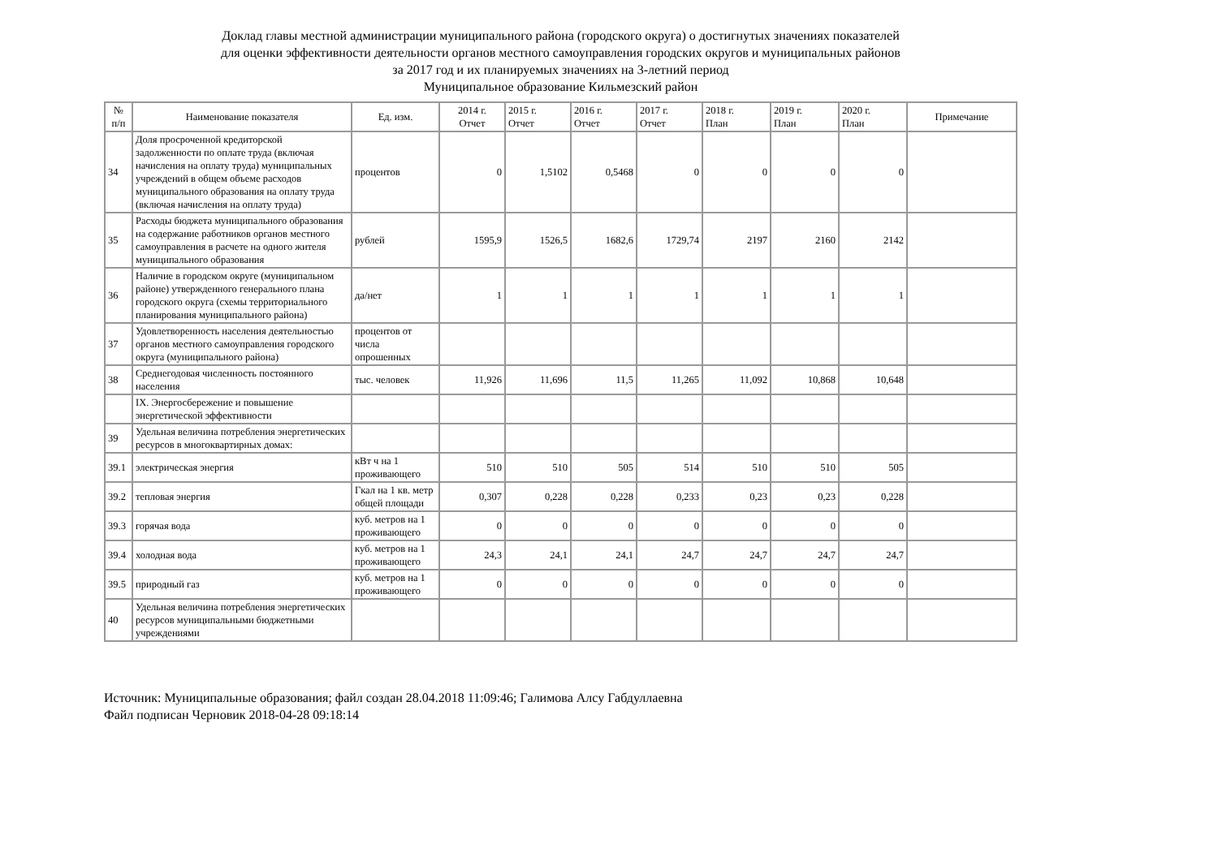Доклад главы местной администрации муниципального района (городского округа) о достигнутых значениях показателей
для оценки эффективности деятельности органов местного самоуправления городских округов и муниципальных районов
за 2017 год и их планируемых значениях на 3-летний период
Муниципальное образование Кильмезский район
| № п/п | Наименование показателя | Ед. изм. | 2014 г. Отчет | 2015 г. Отчет | 2016 г. Отчет | 2017 г. Отчет | 2018 г. План | 2019 г. План | 2020 г. План | Примечание |
| --- | --- | --- | --- | --- | --- | --- | --- | --- | --- | --- |
| 34 | Доля просроченной кредиторской задолженности по оплате труда (включая начисления на оплату труда) муниципальных учреждений в общем объеме расходов муниципального образования на оплату труда (включая начисления на оплату труда) | процентов | 0 | 1,5102 | 0,5468 | 0 | 0 | 0 | 0 | |
| 35 | Расходы бюджета муниципального образования на содержание работников органов местного самоуправления в расчете на одного жителя муниципального образования | рублей | 1595,9 | 1526,5 | 1682,6 | 1729,74 | 2197 | 2160 | 2142 | |
| 36 | Наличие в городском округе (муниципальном районе) утвержденного генерального плана городского округа (схемы территориального планирования муниципального района) | да/нет | 1 | 1 | 1 | 1 | 1 | 1 | 1 | |
| 37 | Удовлетворенность населения деятельностью органов местного самоуправления городского округа (муниципального района) | процентов от числа опрошенных | | | | | | | | |
| 38 | Среднегодовая численность постоянного населения | тыс. человек | 11,926 | 11,696 | 11,5 | 11,265 | 11,092 | 10,868 | 10,648 | |
| | IX. Энергосбережение и повышение энергетической эффективности | | | | | | | | | |
| 39 | Удельная величина потребления энергетических ресурсов в многоквартирных домах: | | | | | | | | | |
| 39.1 | электрическая энергия | кВт ч на 1 проживающего | 510 | 510 | 505 | 514 | 510 | 510 | 505 | |
| 39.2 | тепловая энергия | Гкал на 1 кв. метр общей площади | 0,307 | 0,228 | 0,228 | 0,233 | 0,23 | 0,23 | 0,228 | |
| 39.3 | горячая вода | куб. метров на 1 проживающего | 0 | 0 | 0 | 0 | 0 | 0 | 0 | |
| 39.4 | холодная вода | куб. метров на 1 проживающего | 24,3 | 24,1 | 24,1 | 24,7 | 24,7 | 24,7 | 24,7 | |
| 39.5 | природный газ | куб. метров на 1 проживающего | 0 | 0 | 0 | 0 | 0 | 0 | 0 | |
| 40 | Удельная величина потребления энергетических ресурсов муниципальными бюджетными учреждениями | | | | | | | | | |
Источник: Муниципальные образования; файл создан 28.04.2018 11:09:46; Галимова Алсу Габдуллаевна
Файл подписан Черновик 2018-04-28 09:18:14